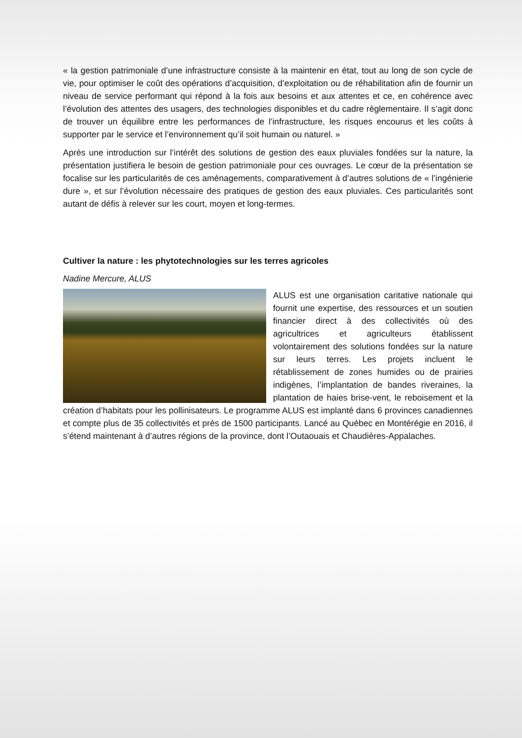« la gestion patrimoniale d’une infrastructure consiste à la maintenir en état, tout au long de son cycle de vie, pour optimiser le coût des opérations d’acquisition, d’exploitation ou de réhabilitation afin de fournir un niveau de service performant qui répond à la fois aux besoins et aux attentes et ce, en cohérence avec l’évolution des attentes des usagers, des technologies disponibles et du cadre règlementaire. Il s’agit donc de trouver un équilibre entre les performances de l’infrastructure, les risques encourus et les coûts à supporter par le service et l’environnement qu’il soit humain ou naturel. »
Après une introduction sur l’intérêt des solutions de gestion des eaux pluviales fondées sur la nature, la présentation justifiera le besoin de gestion patrimoniale pour ces ouvrages. Le cœur de la présentation se focalise sur les particularités de ces aménagements, comparativement à d’autres solutions de « l’ingénierie dure », et sur l’évolution nécessaire des pratiques de gestion des eaux pluviales. Ces particularités sont autant de défis à relever sur les court, moyen et long-termes.
Cultiver la nature : les phytotechnologies sur les terres agricoles
Nadine Mercure, ALUS
ALUS est une organisation caritative nationale qui fournit une expertise, des ressources et un soutien financier direct à des collectivités où des agricultrices et agriculteurs établissent volontairement des solutions fondées sur la nature sur leurs terres. Les projets incluent le rétablissement de zones humides ou de prairies indigènes, l’implantation de bandes riveraines, la plantation de haies brise-vent, le reboisement et la création d’habitats pour les pollinisateurs. Le programme ALUS est implanté dans 6 provinces canadiennes et compte plus de 35 collectivités et près de 1500 participants. Lancé au Québec en Montérégie en 2016, il s’étend maintenant à d’autres régions de la province, dont l’Outaouais et Chaudières-Appalaches.